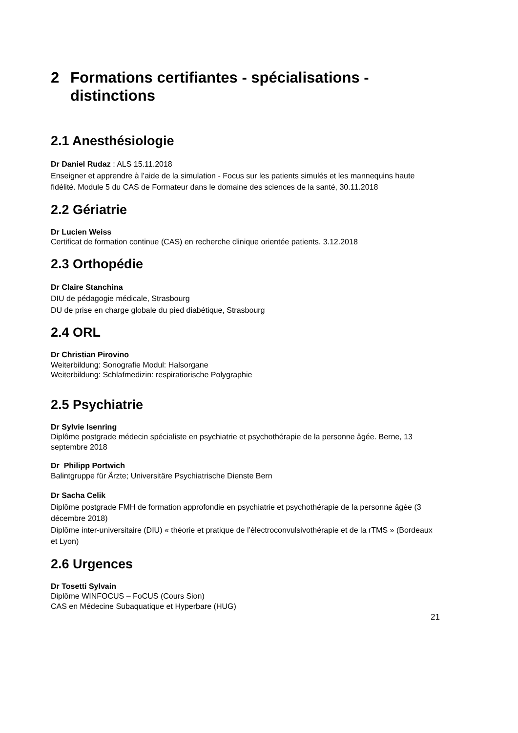2 Formations certifiantes - spécialisations - distinctions
2.1 Anesthésiologie
Dr Daniel Rudaz : ALS 15.11.2018
Enseigner et apprendre à l’aide de la simulation - Focus sur les patients simulés et les mannequins haute fidélité. Module 5 du CAS de Formateur dans le domaine des sciences de la santé, 30.11.2018
2.2 Gériatrie
Dr Lucien Weiss
Certificat de formation continue (CAS) en recherche clinique orientée patients. 3.12.2018
2.3 Orthopédie
Dr Claire Stanchina
DIU de pédagogie médicale, Strasbourg
DU de prise en charge globale du pied diabétique, Strasbourg
2.4 ORL
Dr Christian Pirovino
Weiterbildung: Sonografie Modul: Halsorgane
Weiterbildung: Schlafmedizin: respiratiorische Polygraphie
2.5 Psychiatrie
Dr Sylvie Isenring
Diplôme postgrade médecin spécialiste en psychiatrie et psychothérapie de la personne âgée. Berne, 13 septembre 2018
Dr Philipp Portwich
Balintgruppe für Ärzte; Universitäre Psychiatrische Dienste Bern
Dr Sacha Celik
Diplôme postgrade FMH de formation approfondie en psychiatrie et psychothérapie de la personne âgée (3 décembre 2018)
Diplôme inter-universitaire (DIU) « théorie et pratique de l’électroconvulsivothérapie et de la rTMS » (Bordeaux et Lyon)
2.6 Urgences
Dr Tosetti Sylvain
Diplôme WINFOCUS – FoCUS (Cours Sion)
CAS en Médecine Subaquatique et Hyperbare (HUG)
21